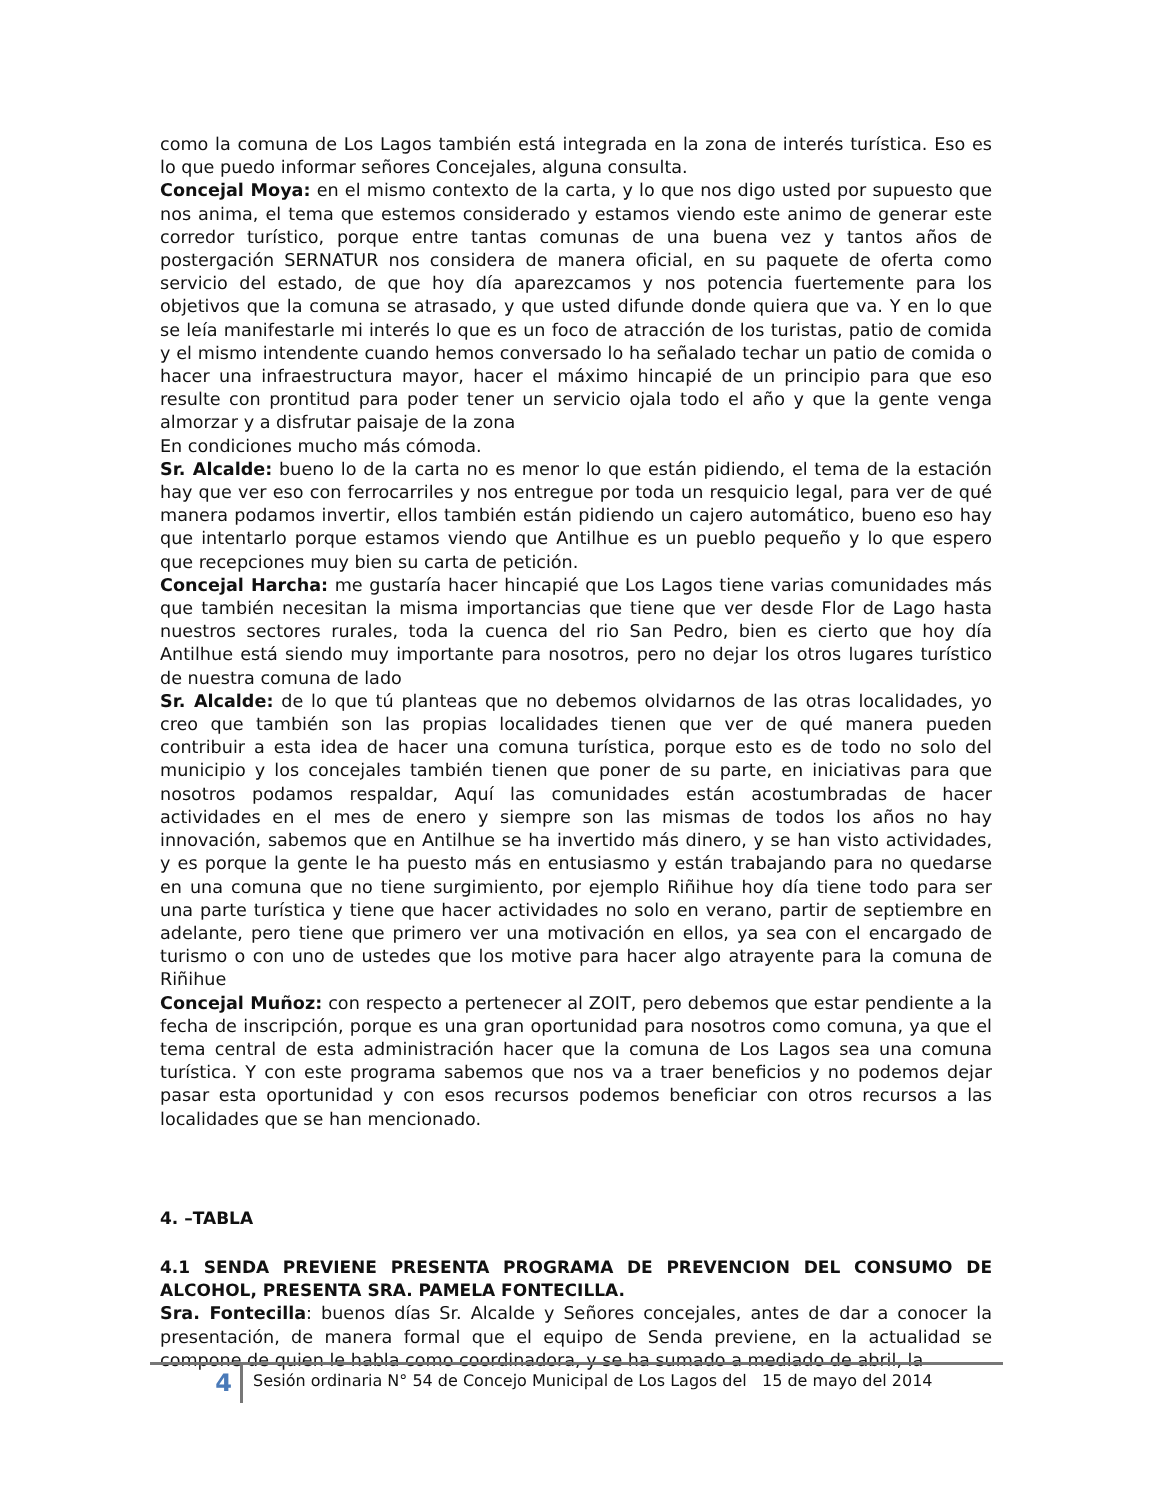como la comuna de Los Lagos también está integrada en la zona de interés turística. Eso es lo que puedo informar señores Concejales, alguna consulta.
Concejal Moya: en el mismo contexto de la carta, y lo que nos digo usted por supuesto que nos anima, el tema que estemos considerado y estamos viendo este animo de generar este corredor turístico, porque entre tantas comunas de una buena vez y tantos años de postergación SERNATUR nos considera de manera oficial, en su paquete de oferta como servicio del estado, de que hoy día aparezcamos y nos potencia fuertemente para los objetivos que la comuna se atrasado, y que usted difunde donde quiera que va. Y en lo que se leía manifestarle mi interés lo que es un foco de atracción de los turistas, patio de comida y el mismo intendente cuando hemos conversado lo ha señalado techar un patio de comida o hacer una infraestructura mayor, hacer el máximo hincapié de un principio para que eso resulte con prontitud para poder tener un servicio ojala todo el año y que la gente venga almorzar y a disfrutar paisaje de la zona
En condiciones mucho más cómoda.
Sr. Alcalde: bueno lo de la carta no es menor lo que están pidiendo, el tema de la estación hay que ver eso con ferrocarriles y nos entregue por toda un resquicio legal, para ver de qué manera podamos invertir, ellos también están pidiendo un cajero automático, bueno eso hay que intentarlo porque estamos viendo que Antilhue es un pueblo pequeño y lo que espero que recepciones muy bien su carta de petición.
Concejal Harcha: me gustaría hacer hincapié que Los Lagos tiene varias comunidades más que también necesitan la misma importancias que tiene que ver desde Flor de Lago hasta nuestros sectores rurales, toda la cuenca del rio San Pedro, bien es cierto que hoy día Antilhue está siendo muy importante para nosotros, pero no dejar los otros lugares turístico de nuestra comuna de lado
Sr. Alcalde: de lo que tú planteas que no debemos olvidarnos de las otras localidades, yo creo que también son las propias localidades tienen que ver de qué manera pueden contribuir a esta idea de hacer una comuna turística, porque esto es de todo no solo del municipio y los concejales también tienen que poner de su parte, en iniciativas para que nosotros podamos respaldar, Aquí las comunidades están acostumbradas de hacer actividades en el mes de enero y siempre son las mismas de todos los años no hay innovación, sabemos que en Antilhue se ha invertido más dinero, y se han visto actividades, y es porque la gente le ha puesto más en entusiasmo y están trabajando para no quedarse en una comuna que no tiene surgimiento, por ejemplo Riñihue hoy día tiene todo para ser una parte turística y tiene que hacer actividades no solo en verano, partir de septiembre en adelante, pero tiene que primero ver una motivación en ellos, ya sea con el encargado de turismo o con uno de ustedes que los motive para hacer algo atrayente para la comuna de Riñihue
Concejal Muñoz: con respecto a pertenecer al ZOIT, pero debemos que estar pendiente a la fecha de inscripción, porque es una gran oportunidad para nosotros como comuna, ya que el tema central de esta administración hacer que la comuna de Los Lagos sea una comuna turística. Y con este programa sabemos que nos va a traer beneficios y no podemos dejar pasar esta oportunidad y con esos recursos podemos beneficiar con otros recursos a las localidades que se han mencionado.
4. –TABLA
4.1 SENDA PREVIENE PRESENTA PROGRAMA DE PREVENCION DEL CONSUMO DE ALCOHOL, PRESENTA SRA. PAMELA FONTECILLA.
Sra. Fontecilla: buenos días Sr. Alcalde y Señores concejales, antes de dar a conocer la presentación, de manera formal que el equipo de Senda previene, en la actualidad se compone de quien le habla como coordinadora, y se ha sumado a mediado de abril, la
4
Sesión ordinaria N° 54 de Concejo Municipal de Los Lagos del 15 de mayo del 2014